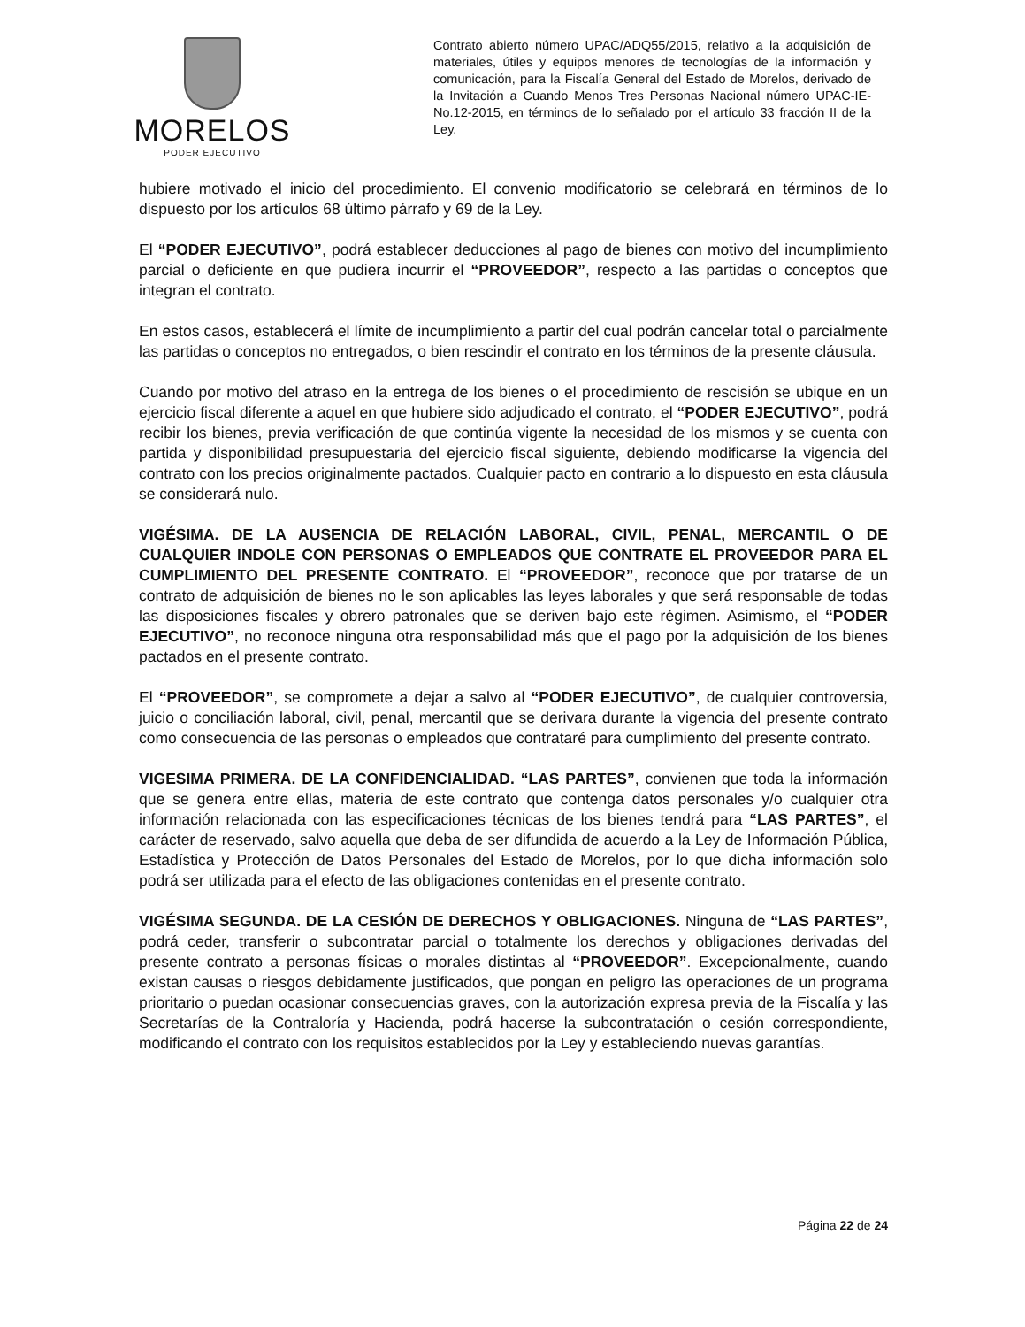MORELOS
PODER EJECUTIVO
Contrato abierto número UPAC/ADQ55/2015, relativo a la adquisición de materiales, útiles y equipos menores de tecnologías de la información y comunicación, para la Fiscalía General del Estado de Morelos, derivado de la Invitación a Cuando Menos Tres Personas Nacional número UPAC-IE-No.12-2015, en términos de lo señalado por el artículo 33 fracción II de la Ley.
hubiere motivado el inicio del procedimiento. El convenio modificatorio se celebrará en términos de lo dispuesto por los artículos 68 último párrafo y 69 de la Ley.
El “PODER EJECUTIVO”, podrá establecer deducciones al pago de bienes con motivo del incumplimiento parcial o deficiente en que pudiera incurrir el “PROVEEDOR”, respecto a las partidas o conceptos que integran el contrato.
En estos casos, establecerá el límite de incumplimiento a partir del cual podrán cancelar total o parcialmente las partidas o conceptos no entregados, o bien rescindir el contrato en los términos de la presente cláusula.
Cuando por motivo del atraso en la entrega de los bienes o el procedimiento de rescisión se ubique en un ejercicio fiscal diferente a aquel en que hubiere sido adjudicado el contrato, el “PODER EJECUTIVO”, podrá recibir los bienes, previa verificación de que continúa vigente la necesidad de los mismos y se cuenta con partida y disponibilidad presupuestaria del ejercicio fiscal siguiente, debiendo modificarse la vigencia del contrato con los precios originalmente pactados. Cualquier pacto en contrario a lo dispuesto en esta cláusula se considerará nulo.
VIGÉSIMA. DE LA AUSENCIA DE RELACIÓN LABORAL, CIVIL, PENAL, MERCANTIL O DE CUALQUIER INDOLE CON PERSONAS O EMPLEADOS QUE CONTRATE EL PROVEEDOR PARA EL CUMPLIMIENTO DEL PRESENTE CONTRATO. El “PROVEEDOR”, reconoce que por tratarse de un contrato de adquisición de bienes no le son aplicables las leyes laborales y que será responsable de todas las disposiciones fiscales y obrero patronales que se deriven bajo este régimen. Asimismo, el “PODER EJECUTIVO”, no reconoce ninguna otra responsabilidad más que el pago por la adquisición de los bienes pactados en el presente contrato.
El “PROVEEDOR”, se compromete a dejar a salvo al “PODER EJECUTIVO”, de cualquier controversia, juicio o conciliación laboral, civil, penal, mercantil que se derivara durante la vigencia del presente contrato como consecuencia de las personas o empleados que contrataré para cumplimiento del presente contrato.
VIGESIMA PRIMERA. DE LA CONFIDENCIALIDAD. “LAS PARTES”, convienen que toda la información que se genera entre ellas, materia de este contrato que contenga datos personales y/o cualquier otra información relacionada con las especificaciones técnicas de los bienes tendrá para “LAS PARTES”, el carácter de reservado, salvo aquella que deba de ser difundida de acuerdo a la Ley de Información Pública, Estadística y Protección de Datos Personales del Estado de Morelos, por lo que dicha información solo podrá ser utilizada para el efecto de las obligaciones contenidas en el presente contrato.
VIGÉSIMA SEGUNDA. DE LA CESIÓN DE DERECHOS Y OBLIGACIONES. Ninguna de “LAS PARTES”, podrá ceder, transferir o subcontratar parcial o totalmente los derechos y obligaciones derivadas del presente contrato a personas físicas o morales distintas al “PROVEEDOR”. Excepcionalmente, cuando existan causas o riesgos debidamente justificados, que pongan en peligro las operaciones de un programa prioritario o puedan ocasionar consecuencias graves, con la autorización expresa previa de la Fiscalía y las Secretarías de la Contraloría y Hacienda, podrá hacerse la subcontratación o cesión correspondiente, modificando el contrato con los requisitos establecidos por la Ley y estableciendo nuevas garantías.
Página 22 de 24